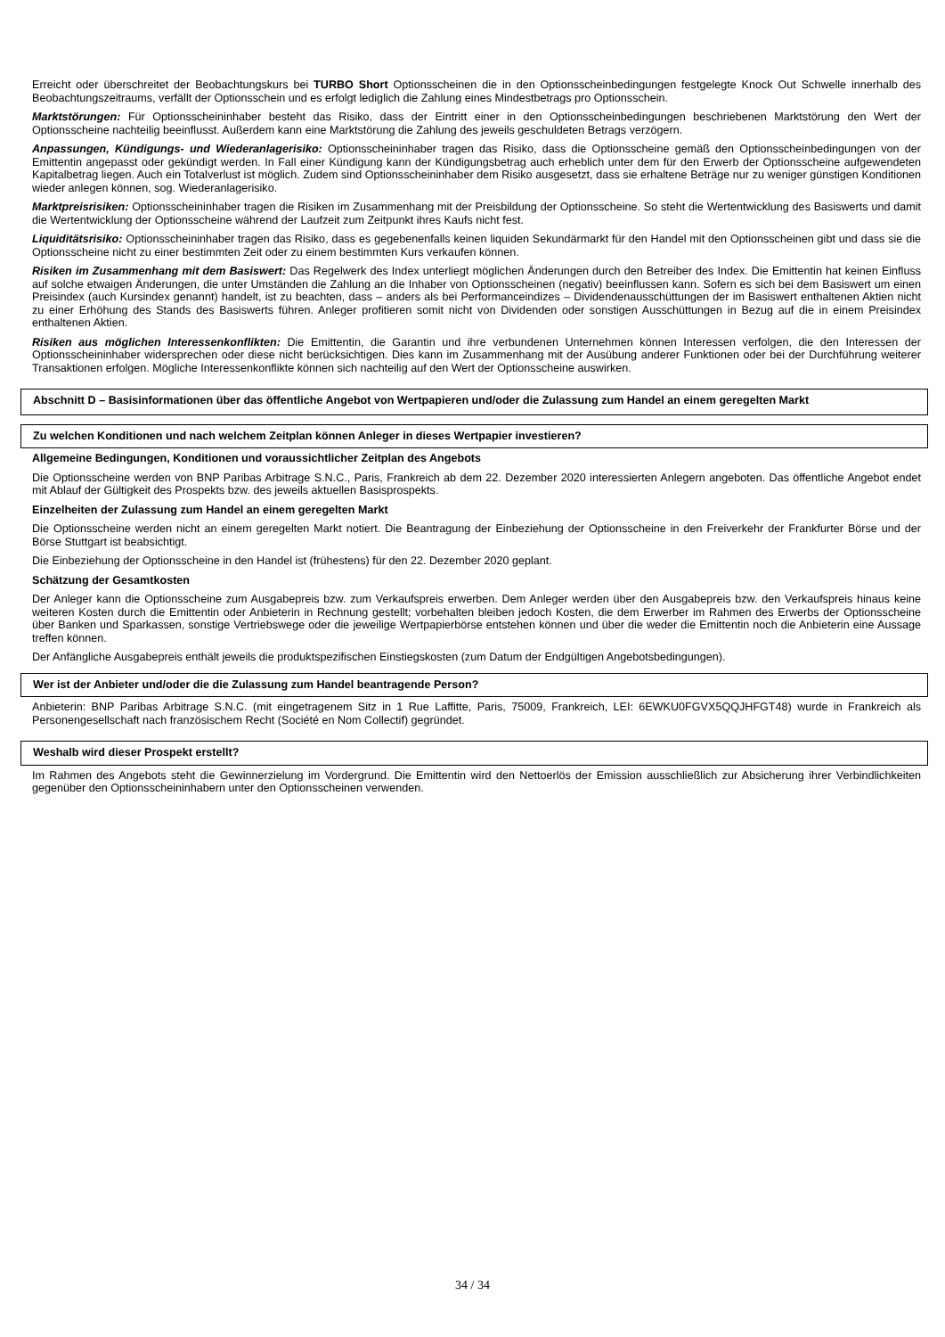Erreicht oder überschreitet der Beobachtungskurs bei TURBO Short Optionsscheinen die in den Optionsscheinbedingungen festgelegte Knock Out Schwelle innerhalb des Beobachtungszeitraums, verfällt der Optionsschein und es erfolgt lediglich die Zahlung eines Mindestbetrags pro Optionsschein.
Marktstörungen: Für Optionsscheininhaber besteht das Risiko, dass der Eintritt einer in den Optionsscheinbedingungen beschriebenen Marktstörung den Wert der Optionsscheine nachteilig beeinflusst. Außerdem kann eine Marktstörung die Zahlung des jeweils geschuldeten Betrags verzögern.
Anpassungen, Kündigungs- und Wiederanlagerisiko: Optionsscheininhaber tragen das Risiko, dass die Optionsscheine gemäß den Optionsscheinbedingungen von der Emittentin angepasst oder gekündigt werden. In Fall einer Kündigung kann der Kündigungsbetrag auch erheblich unter dem für den Erwerb der Optionsscheine aufgewendeten Kapitalbetrag liegen. Auch ein Totalverlust ist möglich. Zudem sind Optionsscheininhaber dem Risiko ausgesetzt, dass sie erhaltene Beträge nur zu weniger günstigen Konditionen wieder anlegen können, sog. Wiederanlagerisiko.
Marktpreisrisiken: Optionsscheininhaber tragen die Risiken im Zusammenhang mit der Preisbildung der Optionsscheine. So steht die Wertentwicklung des Basiswerts und damit die Wertentwicklung der Optionsscheine während der Laufzeit zum Zeitpunkt ihres Kaufs nicht fest.
Liquiditätsrisiko: Optionsscheininhaber tragen das Risiko, dass es gegebenenfalls keinen liquiden Sekundärmarkt für den Handel mit den Optionsscheinen gibt und dass sie die Optionsscheine nicht zu einer bestimmten Zeit oder zu einem bestimmten Kurs verkaufen können.
Risiken im Zusammenhang mit dem Basiswert: Das Regelwerk des Index unterliegt möglichen Änderungen durch den Betreiber des Index. Die Emittentin hat keinen Einfluss auf solche etwaigen Änderungen, die unter Umständen die Zahlung an die Inhaber von Optionsscheinen (negativ) beeinflussen kann. Sofern es sich bei dem Basiswert um einen Preisindex (auch Kursindex genannt) handelt, ist zu beachten, dass – anders als bei Performanceindizes – Dividendenausschüttungen der im Basiswert enthaltenen Aktien nicht zu einer Erhöhung des Stands des Basiswerts führen. Anleger profitieren somit nicht von Dividenden oder sonstigen Ausschüttungen in Bezug auf die in einem Preisindex enthaltenen Aktien.
Risiken aus möglichen Interessenkonflikten: Die Emittentin, die Garantin und ihre verbundenen Unternehmen können Interessen verfolgen, die den Interessen der Optionsscheininhaber widersprechen oder diese nicht berücksichtigen. Dies kann im Zusammenhang mit der Ausübung anderer Funktionen oder bei der Durchführung weiterer Transaktionen erfolgen. Mögliche Interessenkonflikte können sich nachteilig auf den Wert der Optionsscheine auswirken.
Abschnitt D – Basisinformationen über das öffentliche Angebot von Wertpapieren und/oder die Zulassung zum Handel an einem geregelten Markt
Zu welchen Konditionen und nach welchem Zeitplan können Anleger in dieses Wertpapier investieren?
Allgemeine Bedingungen, Konditionen und voraussichtlicher Zeitplan des Angebots
Die Optionsscheine werden von BNP Paribas Arbitrage S.N.C., Paris, Frankreich ab dem 22. Dezember 2020 interessierten Anlegern angeboten. Das öffentliche Angebot endet mit Ablauf der Gültigkeit des Prospekts bzw. des jeweils aktuellen Basisprospekts.
Einzelheiten der Zulassung zum Handel an einem geregelten Markt
Die Optionsscheine werden nicht an einem geregelten Markt notiert. Die Beantragung der Einbeziehung der Optionsscheine in den Freiverkehr der Frankfurter Börse und der Börse Stuttgart ist beabsichtigt.
Die Einbeziehung der Optionsscheine in den Handel ist (frühestens) für den 22. Dezember 2020 geplant.
Schätzung der Gesamtkosten
Der Anleger kann die Optionsscheine zum Ausgabepreis bzw. zum Verkaufspreis erwerben. Dem Anleger werden über den Ausgabepreis bzw. den Verkaufspreis hinaus keine weiteren Kosten durch die Emittentin oder Anbieterin in Rechnung gestellt; vorbehalten bleiben jedoch Kosten, die dem Erwerber im Rahmen des Erwerbs der Optionsscheine über Banken und Sparkassen, sonstige Vertriebswege oder die jeweilige Wertpapierbörse entstehen können und über die weder die Emittentin noch die Anbieterin eine Aussage treffen können.
Der Anfängliche Ausgabepreis enthält jeweils die produktspezifischen Einstiegskosten (zum Datum der Endgültigen Angebotsbedingungen).
Wer ist der Anbieter und/oder die die Zulassung zum Handel beantragende Person?
Anbieterin: BNP Paribas Arbitrage S.N.C. (mit eingetragenem Sitz in 1 Rue Laffitte, Paris, 75009, Frankreich, LEI: 6EWKU0FGVX5QQJHFGT48) wurde in Frankreich als Personengesellschaft nach französischem Recht (Société en Nom Collectif) gegründet.
Weshalb wird dieser Prospekt erstellt?
Im Rahmen des Angebots steht die Gewinnerzielung im Vordergrund. Die Emittentin wird den Nettoerlös der Emission ausschließlich zur Absicherung ihrer Verbindlichkeiten gegenüber den Optionsscheininhabern unter den Optionsscheinen verwenden.
34 / 34